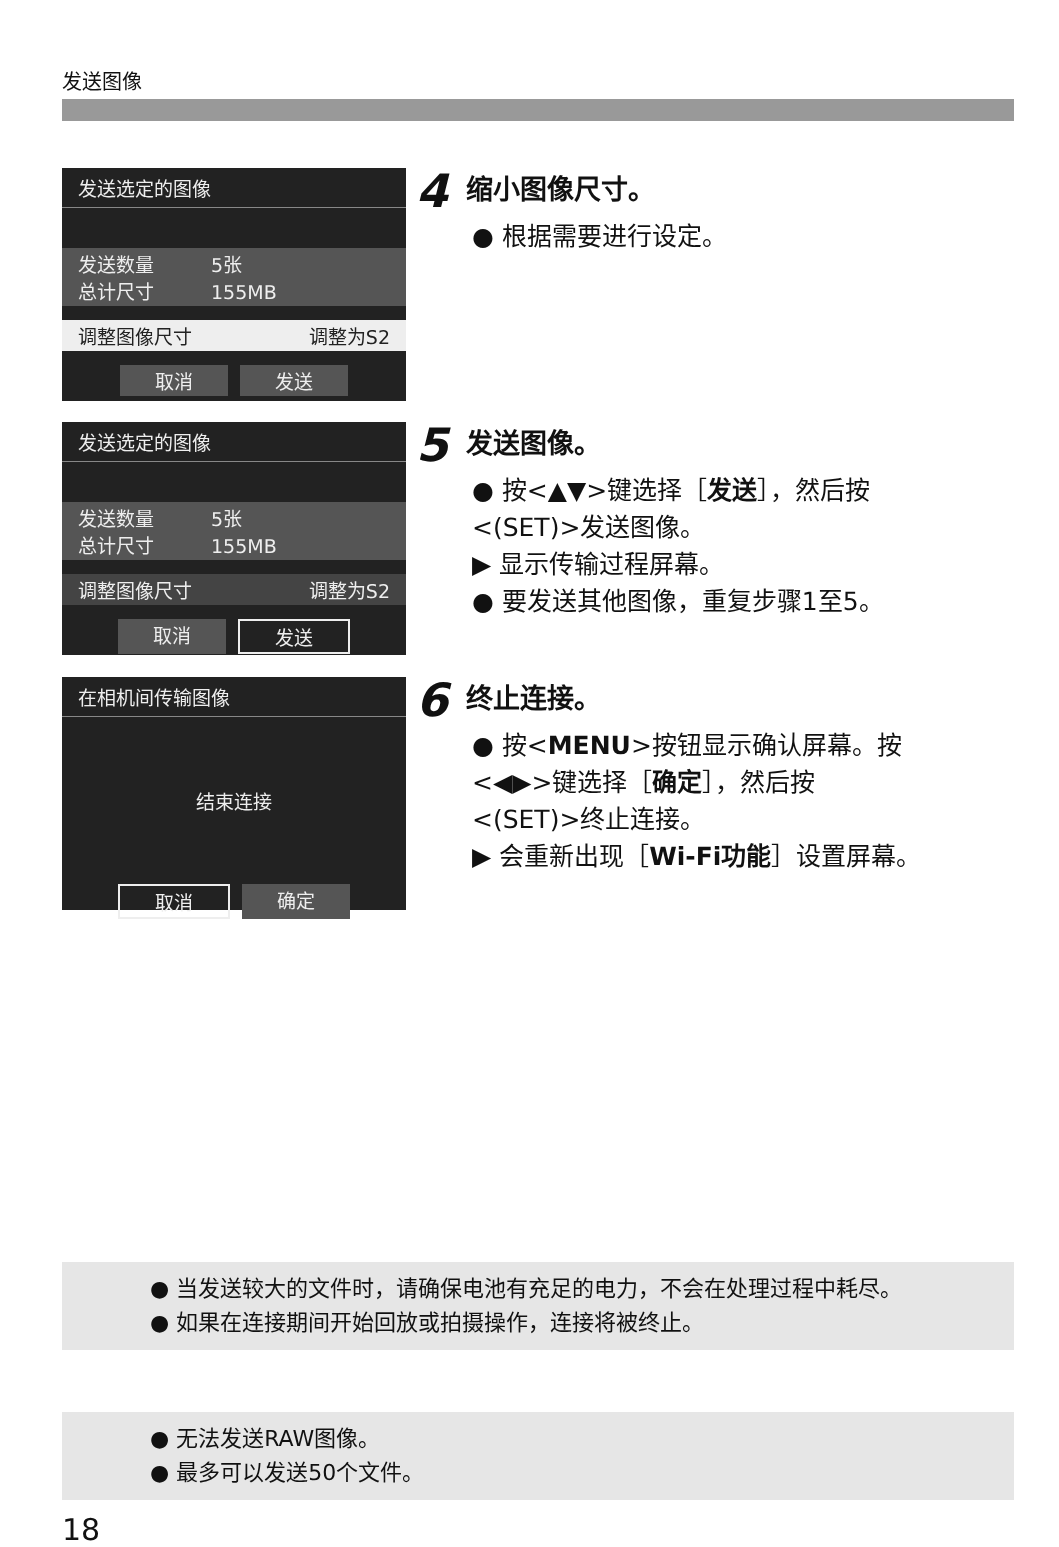发送图像
发送选定的图像
发送数量　　　5张
总计尺寸　　　155MB
调整图像尺寸 调整为S2
取消 发送
4
缩小图像尺寸。
● 根据需要进行设定。
发送选定的图像
发送数量　　　5张
总计尺寸　　　155MB
调整图像尺寸 调整为S2
取消 发送
5
发送图像。
● 按<▲▼>键选择［发送］，然后按
<(SET)>发送图像。
▶ 显示传输过程屏幕。
● 要发送其他图像，重复步骤1至5。
在相机间传输图像
结束连接
取消 确定
6
终止连接。
● 按<MENU>按钮显示确认屏幕。按
<◀▶>键选择［确定］，然后按
<(SET)>终止连接。
▶ 会重新出现［Wi-Fi功能］设置屏幕。
● 当发送较大的文件时，请确保电池有充足的电力，不会在处理过程中耗尽。
● 如果在连接期间开始回放或拍摄操作，连接将被终止。
● 无法发送RAW图像。
● 最多可以发送50个文件。
18